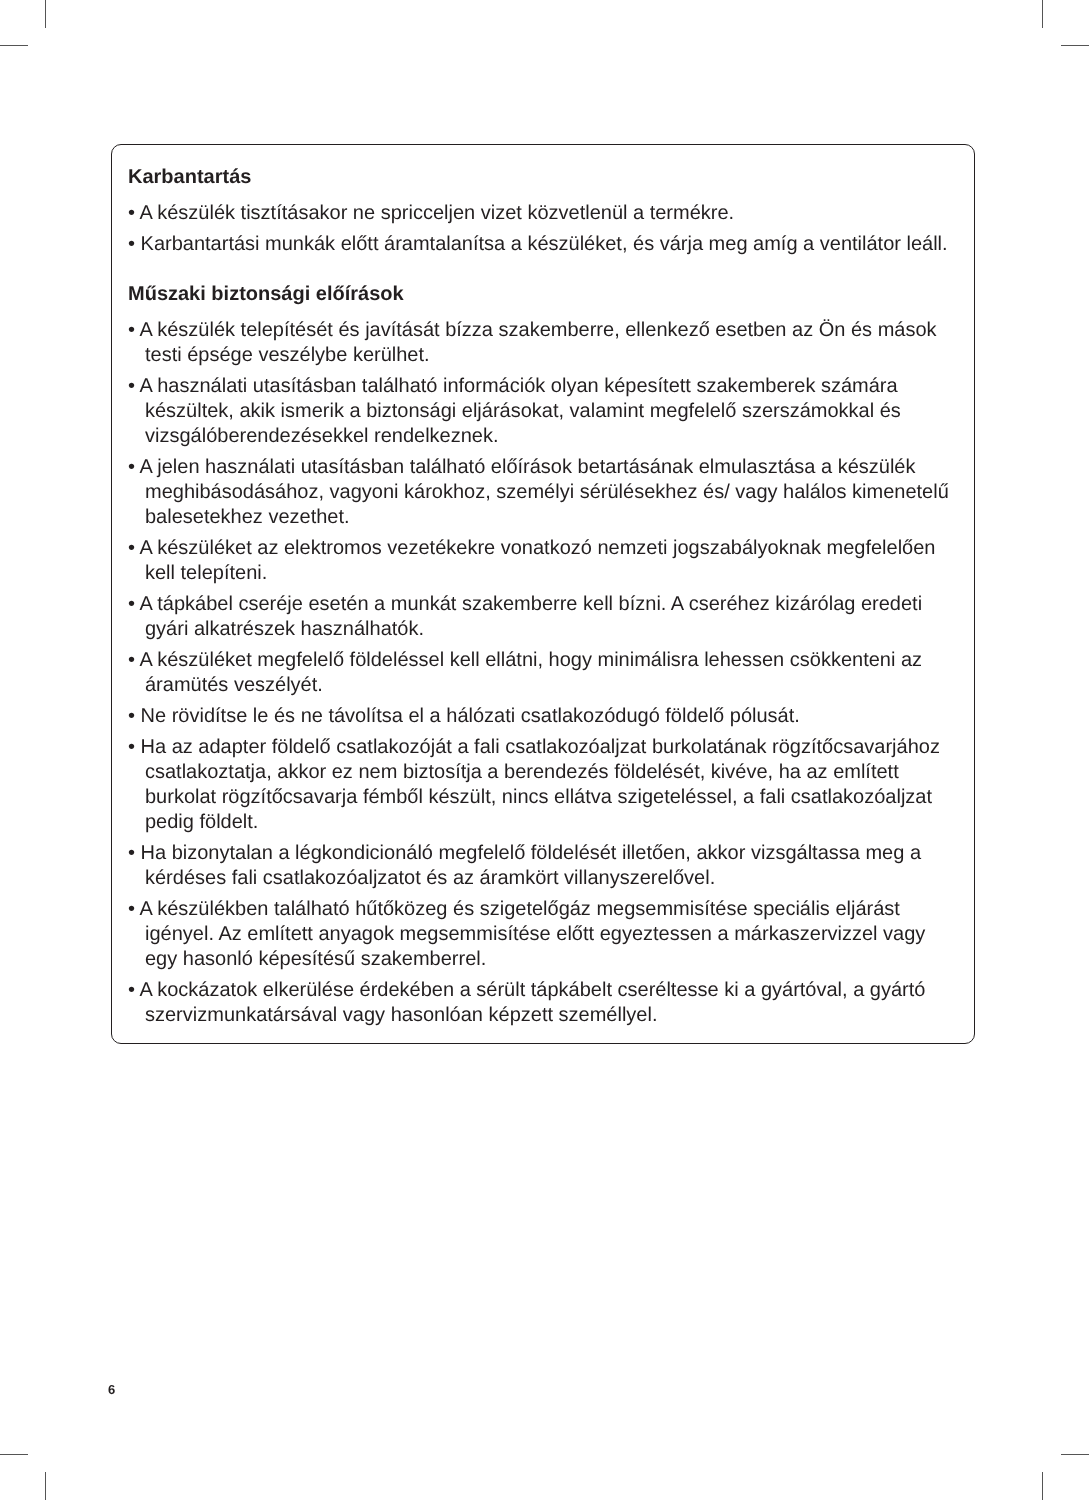Karbantartás
• A készülék tisztításakor ne spricceljen vizet közvetlenül a termékre.
• Karbantartási munkák előtt áramtalanítsa a készüléket, és várja meg amíg a ventilátor leáll.
Műszaki biztonsági előírások
• A készülék telepítését és javítását bízza szakemberre, ellenkező esetben az Ön és mások testi épsége veszélybe kerülhet.
• A használati utasításban található információk olyan képesített szakemberek számára készültek, akik ismerik a biztonsági eljárásokat, valamint megfelelő szerszámokkal és vizsgálóberendezésekkel rendelkeznek.
• A jelen használati utasításban található előírások betartásának elmulasztása a készülék meghibásodásához, vagyoni károkhoz, személyi sérülésekhez és/ vagy halálos kimenetelű balesetekhez vezethet.
• A készüléket az elektromos vezetékekre vonatkozó nemzeti jogszabályoknak megfelelően kell telepíteni.
• A tápkábel cseréje esetén a munkát szakemberre kell bízni. A cseréhez kizárólag eredeti gyári alkatrészek használhatók.
• A készüléket megfelelő földeléssel kell ellátni, hogy minimálisra lehessen csökkenteni az áramütés veszélyét.
• Ne rövidítse le és ne távolítsa el a hálózati csatlakozódugó földelő pólusát.
• Ha az adapter földelő csatlakozóját a fali csatlakozóaljzat burkolatának rögzítőcsavarjához csatlakoztatja, akkor ez nem biztosítja a berendezés földelését, kivéve, ha az említett burkolat rögzítőcsavarja fémből készült, nincs ellátva szigeteléssel, a fali csatlakozóaljzat pedig földelt.
• Ha bizonytalan a légkondicionáló megfelelő földelését illetően, akkor vizsgáltassa meg a kérdéses fali csatlakozóaljzatot és az áramkört villanyszerelővel.
• A készülékben található hűtőközeg és szigetelőgáz megsemmisítése speciális eljárást igényel. Az említett anyagok megsemmisítése előtt egyeztessen a márkaszervizzel vagy egy hasonló képesítésű szakemberrel.
• A kockázatok elkerülése érdekében a sérült tápkábelt cseréltesse ki a gyártóval, a gyártó szervizmunkatársával vagy hasonlóan képzett személlyel.
6